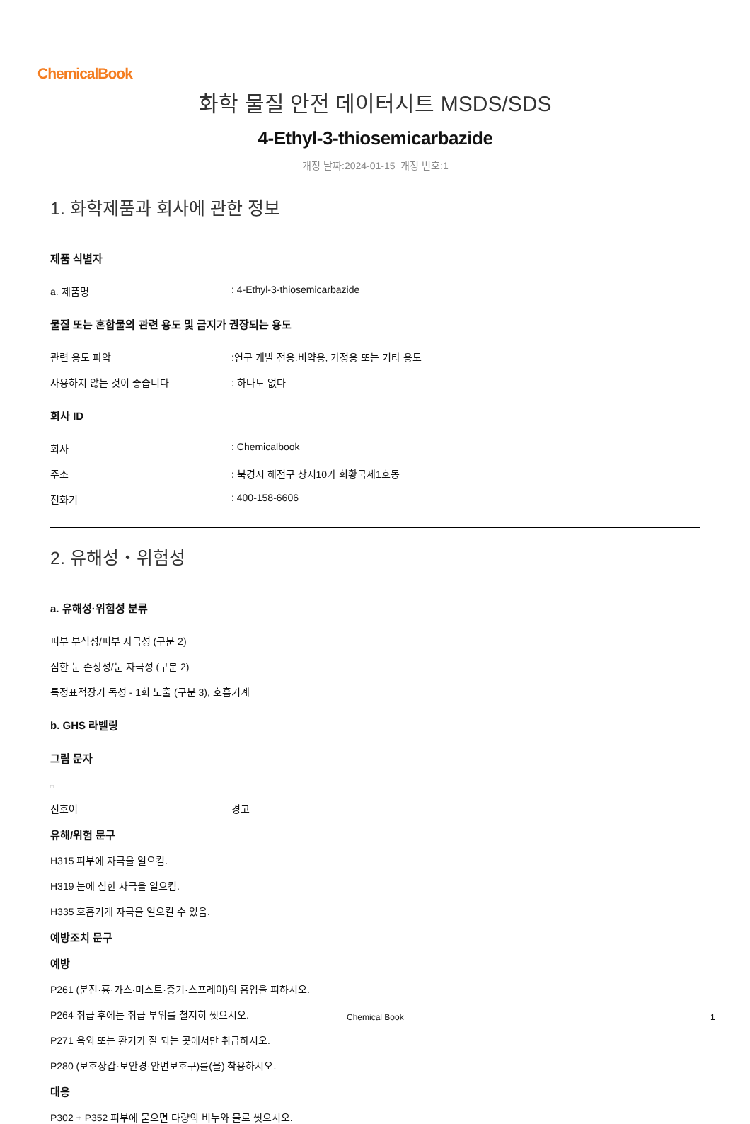ChemicalBook
화학 물질 안전 데이터시트 MSDS/SDS
4-Ethyl-3-thiosemicarbazide
개정 날짜:2024-01-15 개정 번호:1
1. 화학제품과 회사에 관한 정보
제품 식별자
a. 제품명: 4-Ethyl-3-thiosemicarbazide
물질 또는 혼합물의 관련 용도 및 금지가 권장되는 용도
관련 용도 파악:연구 개발 전용.비약용, 가정용 또는 기타 용도
사용하지 않는 것이 좋습니다: 하나도 없다
회사 ID
회사: Chemicalbook
주소: 북경시 해전구 상지10가 회황국제1호동
전화기: 400-158-6606
2. 유해성・위험성
a. 유해성·위험성 분류
피부 부식성/피부 자극성 (구분 2)
심한 눈 손상성/눈 자극성 (구분 2)
특정표적장기 독성 - 1회 노출 (구분 3), 호흡기계
b. GHS 라벨링
그림 문자
□
신호어 경고
유해/위험 문구
H315 피부에 자극을 일으킴.
H319 눈에 심한 자극을 일으킴.
H335 호흡기계 자극을 일으킬 수 있음.
예방조치 문구
예방
P261 (분진·흄·가스·미스트·증기·스프레이)의 흡입을 피하시오.
P264 취급 후에는 취급 부위를 철저히 씻으시오.
P271 옥외 또는 환기가 잘 되는 곳에서만 취급하시오.
P280 (보호장갑·보안경·안면보호구)를(을) 착용하시오.
대응
P302 + P352 피부에 묻으면 다량의 비누와 물로 씻으시오.
Chemical Book 1